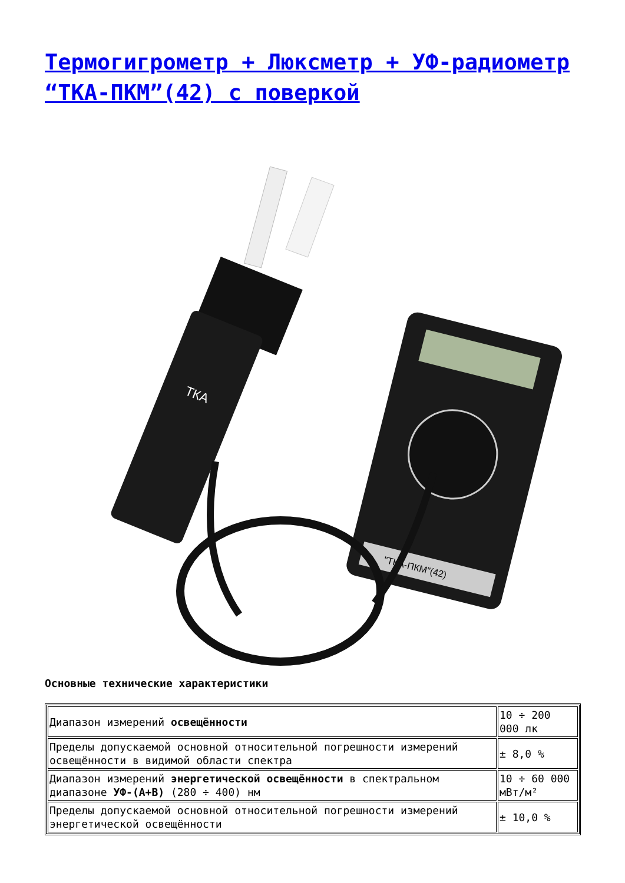Термогигрометр + Люксметр + УФ-радиометр “ТКА-ПКМ”(42) с поверкой
ТКА
"ТКА-ПКМ"(42)
Основные технические характеристики
| Диапазон измерений освещённости | 10 ÷ 200 000 лк |
| Пределы допускаемой основной относительной погрешности измерений освещённости в видимой области спектра | ± 8,0 % |
| Диапазон измерений энергетической освещённости в спектральном диапазоне УФ-(А+В) (280 ÷ 400) нм | 10 ÷ 60 000 мВт/м² |
| Пределы допускаемой основной относительной погрешности измерений энергетической освещённости | ± 10,0 % |